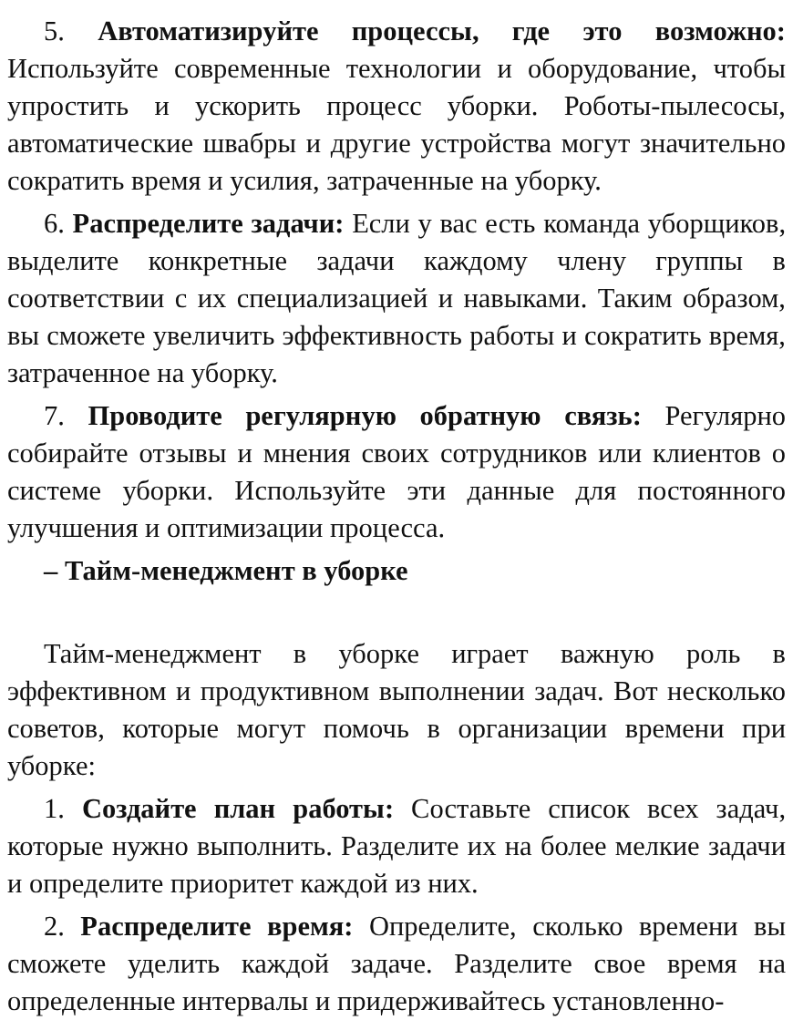5. Автоматизируйте процессы, где это возможно: Используйте современные технологии и оборудование, чтобы упростить и ускорить процесс уборки. Роботы-пылесосы, автоматические швабры и другие устройства могут значительно сократить время и усилия, затраченные на уборку.
6. Распределите задачи: Если у вас есть команда уборщиков, выделите конкретные задачи каждому члену группы в соответствии с их специализацией и навыками. Таким образом, вы сможете увеличить эффективность работы и сократить время, затраченное на уборку.
7. Проводите регулярную обратную связь: Регулярно собирайте отзывы и мнения своих сотрудников или клиентов о системе уборки. Используйте эти данные для постоянного улучшения и оптимизации процесса.
– Тайм-менеджмент в уборке
Тайм-менеджмент в уборке играет важную роль в эффективном и продуктивном выполнении задач. Вот несколько советов, которые могут помочь в организации времени при уборке:
1. Создайте план работы: Составьте список всех задач, которые нужно выполнить. Разделите их на более мелкие задачи и определите приоритет каждой из них.
2. Распределите время: Определите, сколько времени вы сможете уделить каждой задаче. Разделите свое время на определенные интервалы и придерживайтесь установленно-